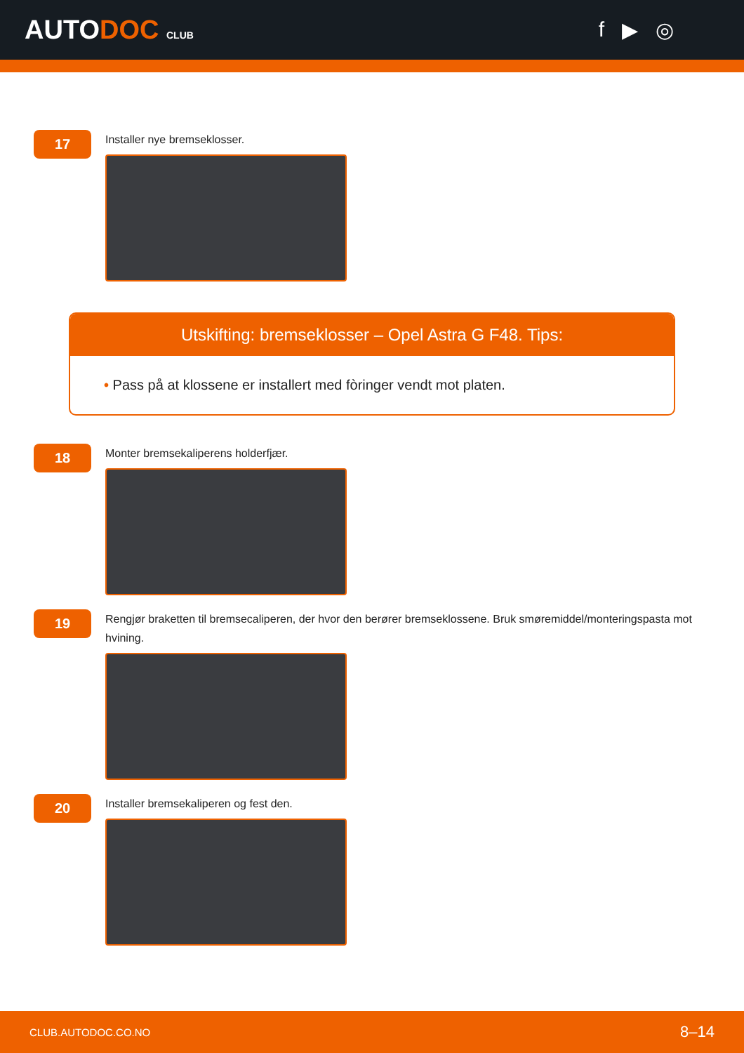AUTODOC CLUB
f ▶ ◎
17
Installer nye bremseklosser.
Utskifting: bremseklosser – Opel Astra G F48. Tips:
• Pass på at klossene er installert med fòringer vendt mot platen.
18
Monter bremsekaliperens holderfjær.
19
Rengjør braketten til bremsecaliperen, der hvor den berører bremseklossene. Bruk smøremiddel/monteringspasta mot hvining.
20
Installer bremsekaliperen og fest den.
CLUB.AUTODOC.CO.NO 8–14